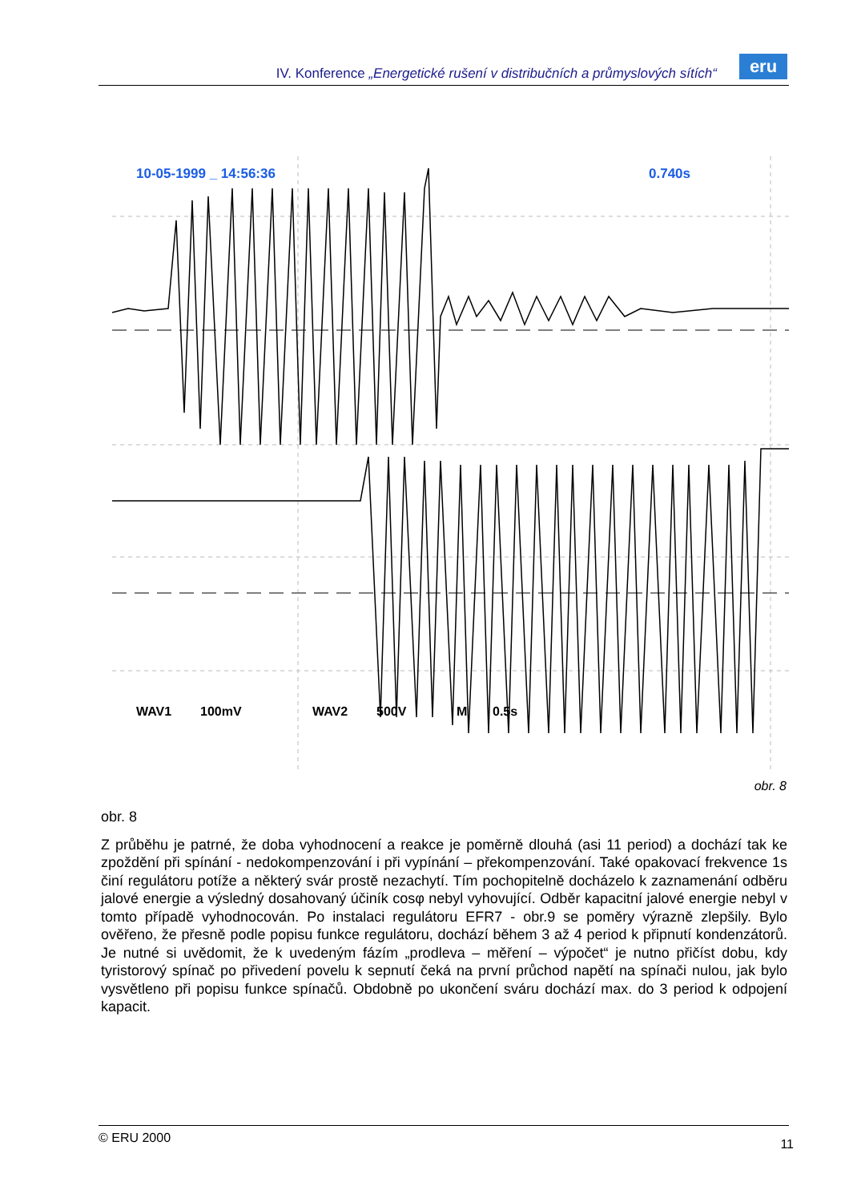IV. Konference „Energetické rušení v distribučních a průmyslových sítích“
eru
10-05-1999 _ 14:56:36
0.740s
WAV1
100mV
WAV2
500V
M
0.5s
obr. 8
obr. 8
Z průběhu je patrné, že doba vyhodnocení a reakce je poměrně dlouhá (asi 11 period) a dochází tak ke zpoždění při spínání - nedokompenzování i při vypínání – překompenzování. Také opakovací frekvence 1s činí regulátoru potíže a některý svár prostě nezachytí. Tím pochopitelně docházelo k zaznamenání odběru jalové energie a výsledný dosahovaný účiník cosφ nebyl vyhovující. Odběr kapacitní jalové energie nebyl v tomto případě vyhodnocován. Po instalaci regulátoru EFR7 - obr.9 se poměry výrazně zlepšily. Bylo ověřeno, že přesně podle popisu funkce regulátoru, dochází během 3 až 4 period k připnutí kondenzátorů. Je nutné si uvědomit, že k uvedeným fázím „prodleva – měření – výpočet“ je nutno přičíst dobu, kdy tyristorový spínač po přivedení povelu k sepnutí čeká na první průchod napětí na spínači nulou, jak bylo vysvětleno při popisu funkce spínačů. Obdobně po ukončení sváru dochází max. do 3 period k odpojení kapacit.
© ERU 2000 11